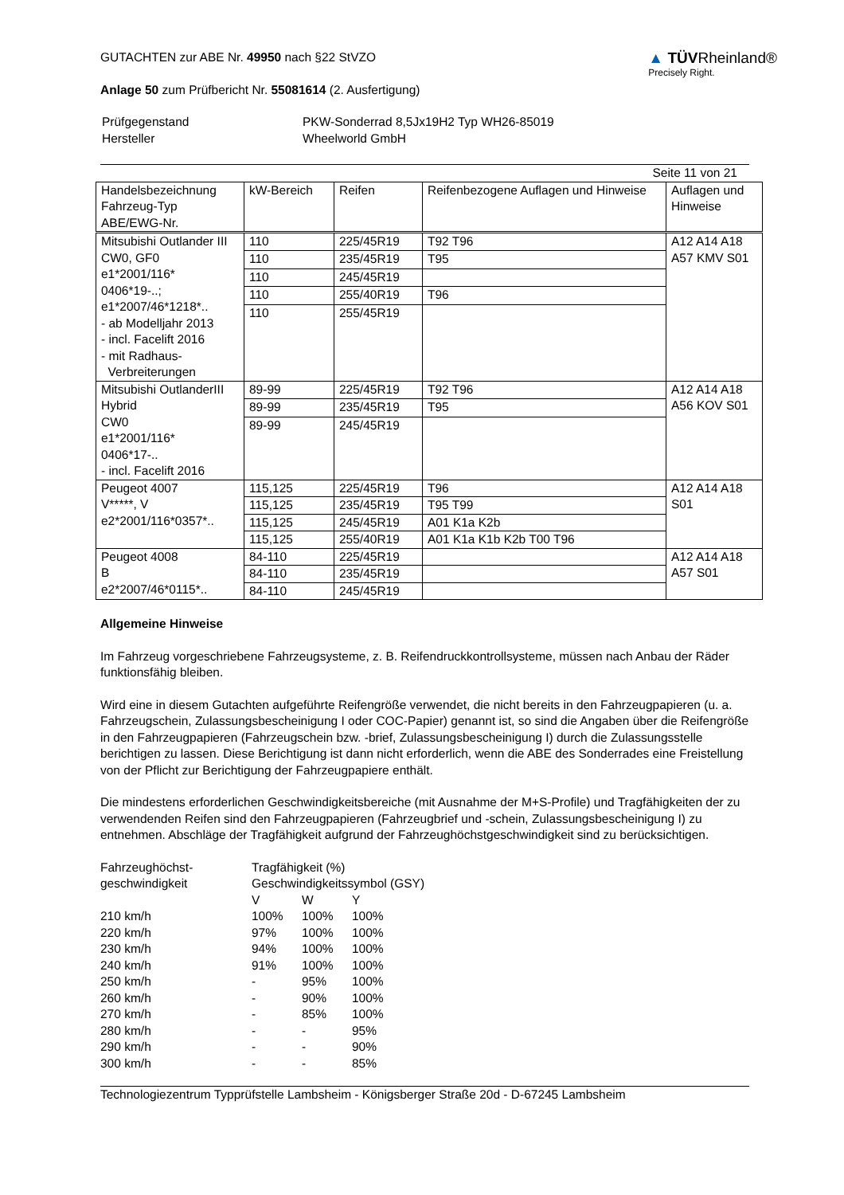GUTACHTEN zur ABE Nr. 49950 nach §22 StVZO
Anlage 50 zum Prüfbericht Nr. 55081614 (2. Ausfertigung)
▲ TÜVRheinland®
Precisely Right.
| Prüfgegenstand Hersteller | PKW-Sonderrad 8,5Jx19H2 Typ WH26-85019 Wheelworld GmbH |
Seite 11 von 21
| Handelsbezeichnung Fahrzeug-Typ ABE/EWG-Nr. | kW-Bereich | Reifen | Reifenbezogene Auflagen und Hinweise | Auflagen und Hinweise |
| --- | --- | --- | --- | --- |
| Mitsubishi Outlander III CW0, GF0 e1*2001/116* 0406*19-..; e1*2007/46*1218*.. - ab Modelljahr 2013 - incl. Facelift 2016 - mit Radhaus- Verbreiterungen | 110 | 225/45R19 | T92 T96 | A12 A14 A18 A57 KMV S01 |
| | 110 | 235/45R19 | T95 | |
| | 110 | 245/45R19 | | |
| | 110 | 255/40R19 | T96 | |
| | 110 | 255/45R19 | | |
| Mitsubishi OutlanderIII Hybrid CW0 e1*2001/116* 0406*17-.. - incl. Facelift 2016 | 89-99 | 225/45R19 | T92 T96 | A12 A14 A18 A56 KOV S01 |
| | 89-99 | 235/45R19 | T95 | |
| | 89-99 | 245/45R19 | | |
| Peugeot 4007 V*****, V e2*2001/116*0357*.. | 115,125 | 225/45R19 | T96 | A12 A14 A18 S01 |
| | 115,125 | 235/45R19 | T95 T99 | |
| | 115,125 | 245/45R19 | A01 K1a K2b | |
| | 115,125 | 255/40R19 | A01 K1a K1b K2b T00 T96 | |
| Peugeot 4008 B e2*2007/46*0115*.. | 84-110 | 225/45R19 | | A12 A14 A18 A57 S01 |
| | 84-110 | 235/45R19 | | |
| | 84-110 | 245/45R19 | | |
Allgemeine Hinweise
Im Fahrzeug vorgeschriebene Fahrzeugsysteme, z. B. Reifendruckkontrollsysteme, müssen nach Anbau der Räder funktionsfähig bleiben.
Wird eine in diesem Gutachten aufgeführte Reifengröße verwendet, die nicht bereits in den Fahrzeugpapieren (u. a. Fahrzeugschein, Zulassungsbescheinigung I oder COC-Papier) genannt ist, so sind die Angaben über die Reifengröße in den Fahrzeugpapieren (Fahrzeugschein bzw. -brief, Zulassungsbescheinigung I) durch die Zulassungsstelle berichtigen zu lassen. Diese Berichtigung ist dann nicht erforderlich, wenn die ABE des Sonderrades eine Freistellung von der Pflicht zur Berichtigung der Fahrzeugpapiere enthält.
Die mindestens erforderlichen Geschwindigkeitsbereiche (mit Ausnahme der M+S-Profile) und Tragfähigkeiten der zu verwendenden Reifen sind den Fahrzeugpapieren (Fahrzeugbrief und -schein, Zulassungsbescheinigung I) zu entnehmen. Abschläge der Tragfähigkeit aufgrund der Fahrzeughöchstgeschwindigkeit sind zu berücksichtigen.
| Fahrzeughöchst- geschwindigkeit | Tragfähigkeit (%) Geschwindigkeitssymbol (GSY) | | |
| | V | W | Y |
| 210 km/h | 100% | 100% | 100% |
| 220 km/h | 97% | 100% | 100% |
| 230 km/h | 94% | 100% | 100% |
| 240 km/h | 91% | 100% | 100% |
| 250 km/h | - | 95% | 100% |
| 260 km/h | - | 90% | 100% |
| 270 km/h | - | 85% | 100% |
| 280 km/h | - | - | 95% |
| 290 km/h | - | - | 90% |
| 300 km/h | - | - | 85% |
Technologiezentrum Typprüfstelle Lambsheim - Königsberger Straße 20d - D-67245 Lambsheim